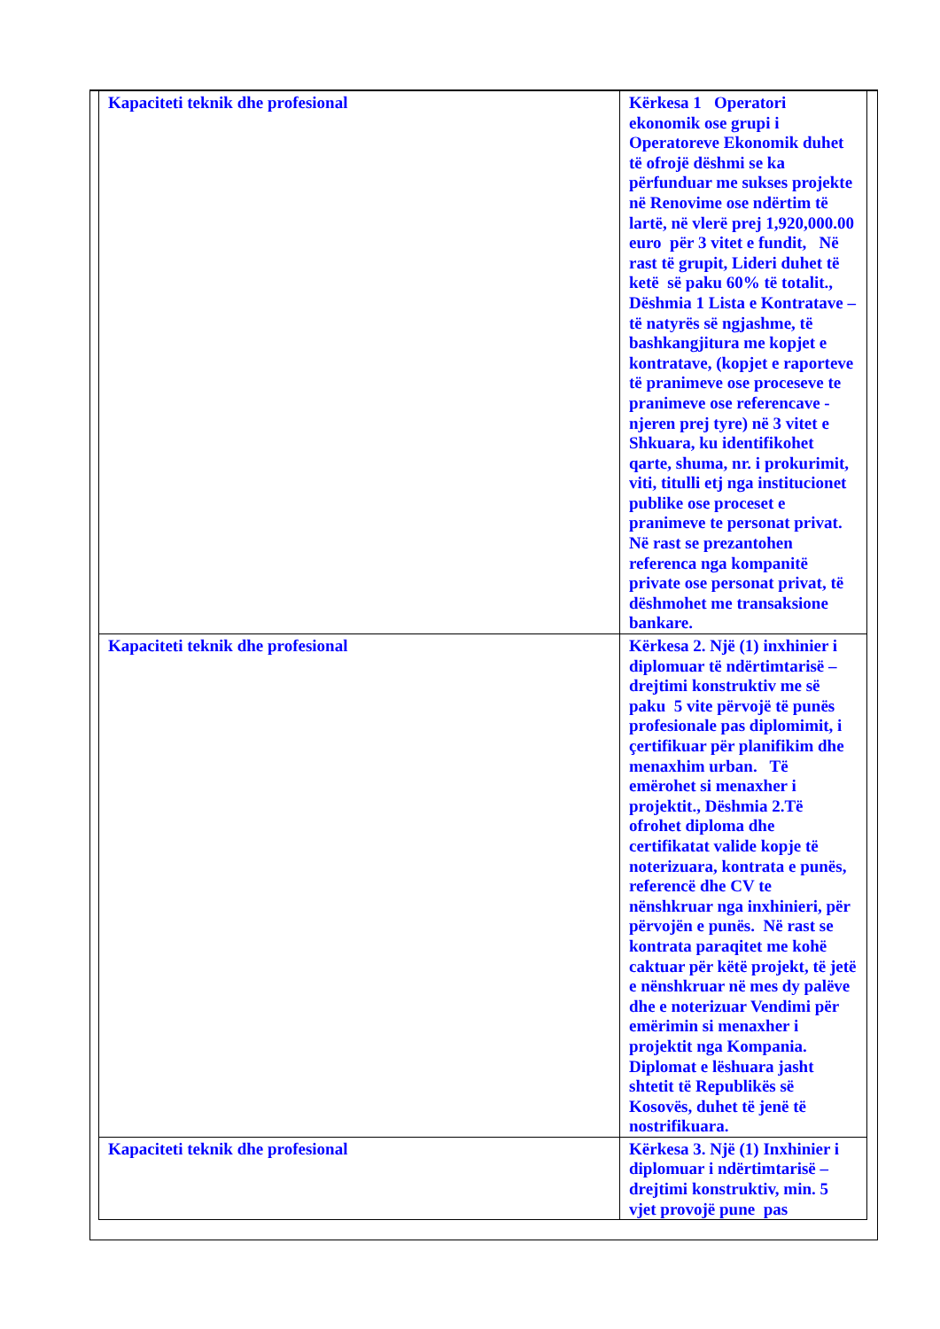| Kapaciteti teknik dhe profesional | Kërkesa 1 Operatori ekonomik ose grupi i Operatoreve Ekonomik duhet të ofrojë dëshmi se ka përfunduar me sukses projekte në Renovime ose ndërtim të lartë, në vlerë prej 1,920,000.00 euro për 3 vitet e fundit, Në rast të grupit, Lideri duhet të ketë së paku 60% të totalit., Dëshmia 1 Lista e Kontratave – të natyrës së ngjashme, të bashkangjitura me kopjet e kontratave, (kopjet e raporteve të pranimeve ose proceseve te pranimeve ose referencave - njeren prej tyre) në 3 vitet e Shkuara, ku identifikohet qarte, shuma, nr. i prokurimit, viti, titulli etj nga institucionet publike ose proceset e pranimeve te personat privat. Në rast se prezantohen referenca nga kompanitë private ose personat privat, të dëshmohet me transaksione bankare. |
| Kapaciteti teknik dhe profesional | Kërkesa 2. Një (1) inxhinier i diplomuar të ndërtimtarisë – drejtimi konstruktiv me së paku 5 vite përvojë të punës profesionale pas diplomimit, i çertifikuar për planifikim dhe menaxhim urban. Të emërohet si menaxher i projektit., Dëshmia 2.Të ofrohet diploma dhe certifikatat valide kopje të noterizuara, kontrata e punës, referencë dhe CV te nënshkruar nga inxhinieri, për përvojën e punës. Në rast se kontrata paraqitet me kohë caktuar për këtë projekt, të jetë e nënshkruar në mes dy palëve dhe e noterizuar Vendimi për emërimin si menaxher i projektit nga Kompania. Diplomat e lëshuara jasht shtetit të Republikës së Kosovës, duhet të jenë të nostrifikuara. |
| Kapaciteti teknik dhe profesional | Kërkesa 3. Një (1) Inxhinier i diplomuar i ndërtimtarisë – drejtimi konstruktiv, min. 5 vjet provojë pune pas |